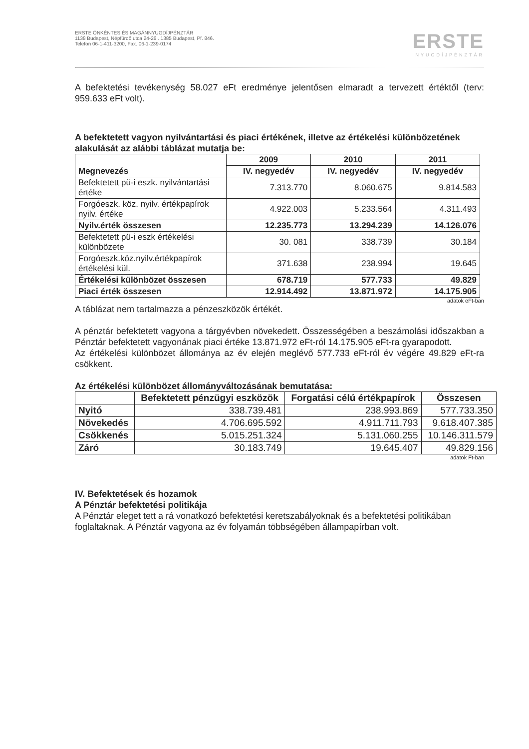ERSTE ÖNKÉNTES ÉS MAGÁNNYUGDÍJPÉNZTÁR
1138 Budapest, Népfürdő utca 24-26 . 1385 Budapest, Pf. 846.
Telefon 06-1-411-3200, Fax. 06-1-239-0174
ERSTE
NYUGDÍJPÉNZTÁR
A befektetési tevékenység 58.027 eFt eredménye jelentősen elmaradt a tervezett értéktől (terv: 959.633 eFt volt).
A befektetett vagyon nyilvántartási és piaci értékének, illetve az értékelési különbözetének alakulását az alábbi táblázat mutatja be:
| Megnevezés | 2009 | 2010 | 2011 |
| --- | --- | --- | --- |
| | IV. negyedév | IV. negyedév | IV. negyedév |
| Befektetett pü-i eszk. nyilvántartási értéke | 7.313.770 | 8.060.675 | 9.814.583 |
| Forgóeszk. köz. nyilv. értékpapírok nyilv. értéke | 4.922.003 | 5.233.564 | 4.311.493 |
| Nyilv.érték összesen | 12.235.773 | 13.294.239 | 14.126.076 |
| Befektetett pü-i eszk értékelési különbözete | 30. 081 | 338.739 | 30.184 |
| Forgóeszk.köz.nyilv.értékpapírok értékelési kül. | 371.638 | 238.994 | 19.645 |
| Értékelési különbözet összesen | 678.719 | 577.733 | 49.829 |
| Piaci érték összesen | 12.914.492 | 13.871.972 | 14.175.905 |
adatok eFt-ban
A táblázat nem tartalmazza a pénzeszközök értékét.
A pénztár befektetett vagyona a tárgyévben növekedett. Összességében a beszámolási időszakban a Pénztár befektetett vagyonának piaci értéke 13.871.972 eFt-ról 14.175.905 eFt-ra gyarapodott.
Az értékelési különbözet állománya az év elején meglévő 577.733 eFt-ról év végére 49.829 eFt-ra csökkent.
Az értékelési különbözet állományváltozásának bemutatása:
| | Befektetett pénzügyi eszközök | Forgatási célú értékpapírok | Összesen |
| --- | --- | --- | --- |
| Nyitó | 338.739.481 | 238.993.869 | 577.733.350 |
| Növekedés | 4.706.695.592 | 4.911.711.793 | 9.618.407.385 |
| Csökkenés | 5.015.251.324 | 5.131.060.255 | 10.146.311.579 |
| Záró | 30.183.749 | 19.645.407 | 49.829.156 |
adatok Ft-ban
IV. Befektetések és hozamok
A Pénztár befektetési politikája
A Pénztár eleget tett a rá vonatkozó befektetési keretszabályoknak és a befektetési politikában foglaltaknak. A Pénztár vagyona az év folyamán többségében állampapírban volt.